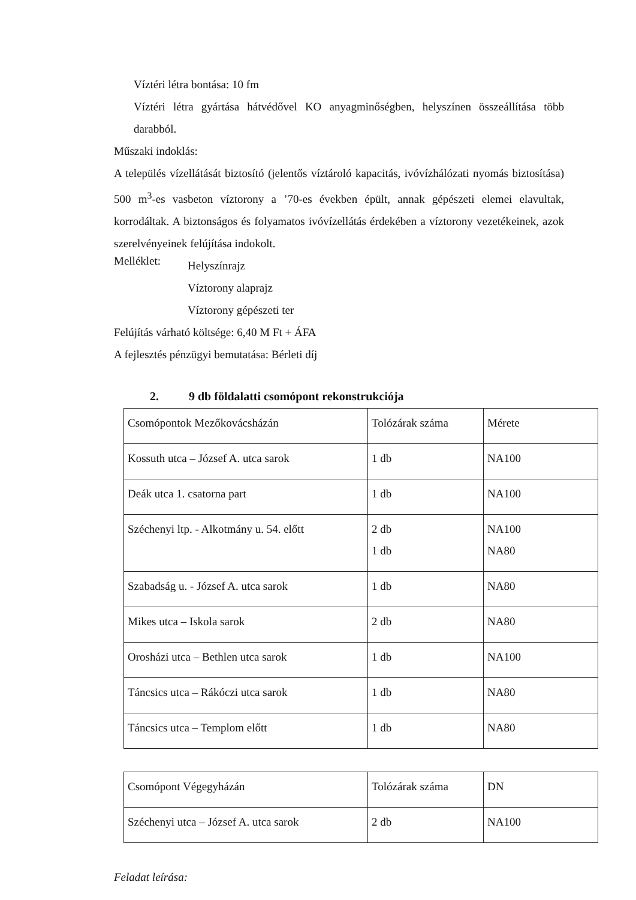Víztéri létra bontása: 10 fm
Víztéri létra gyártása hátvédővel KO anyagminőségben, helyszínen összeállítása több darabból.
Műszaki indoklás:
A település vízellátását biztosító (jelentős víztároló kapacitás, ivóvízhálózati nyomás biztosítása) 500 m<sup>3</sup>-es vasbeton víztorony a ’70-es években épült, annak gépészeti elemei elavultak, korrodáltak. A biztonságos és folyamatos ivóvízellátás érdekében a víztorony vezetékeinek, azok szerelvényeinek felújítása indokolt.
Melléklet:
Helyszínrajz
Víztorony alaprajz
Víztorony gépészeti ter
Felújítás várható költsége: 6,40 M Ft + ÁFA
A fejlesztés pénzügyi bemutatása: Bérleti díj
2. 9 db földalatti csomópont rekonstrukciója
| Csomópontok Mezőkovácsházán | Tolózárak száma | Mérete |
| Kossuth utca – József A. utca sarok | 1 db | NA100 |
| Deák utca 1. csatorna part | 1 db | NA100 |
| Széchenyi ltp. - Alkotmány u. 54. előtt | 2 db 1 db | NA100 NA80 |
| Szabadság u. - József A. utca sarok | 1 db | NA80 |
| Mikes utca – Iskola sarok | 2 db | NA80 |
| Orosházi utca – Bethlen utca sarok | 1 db | NA100 |
| Táncsics utca – Rákóczi utca sarok | 1 db | NA80 |
| Táncsics utca – Templom előtt | 1 db | NA80 |
| Csomópont Végegyházán | Tolózárak száma | DN |
| Széchenyi utca – József A. utca sarok | 2 db | NA100 |
Feladat leírása: